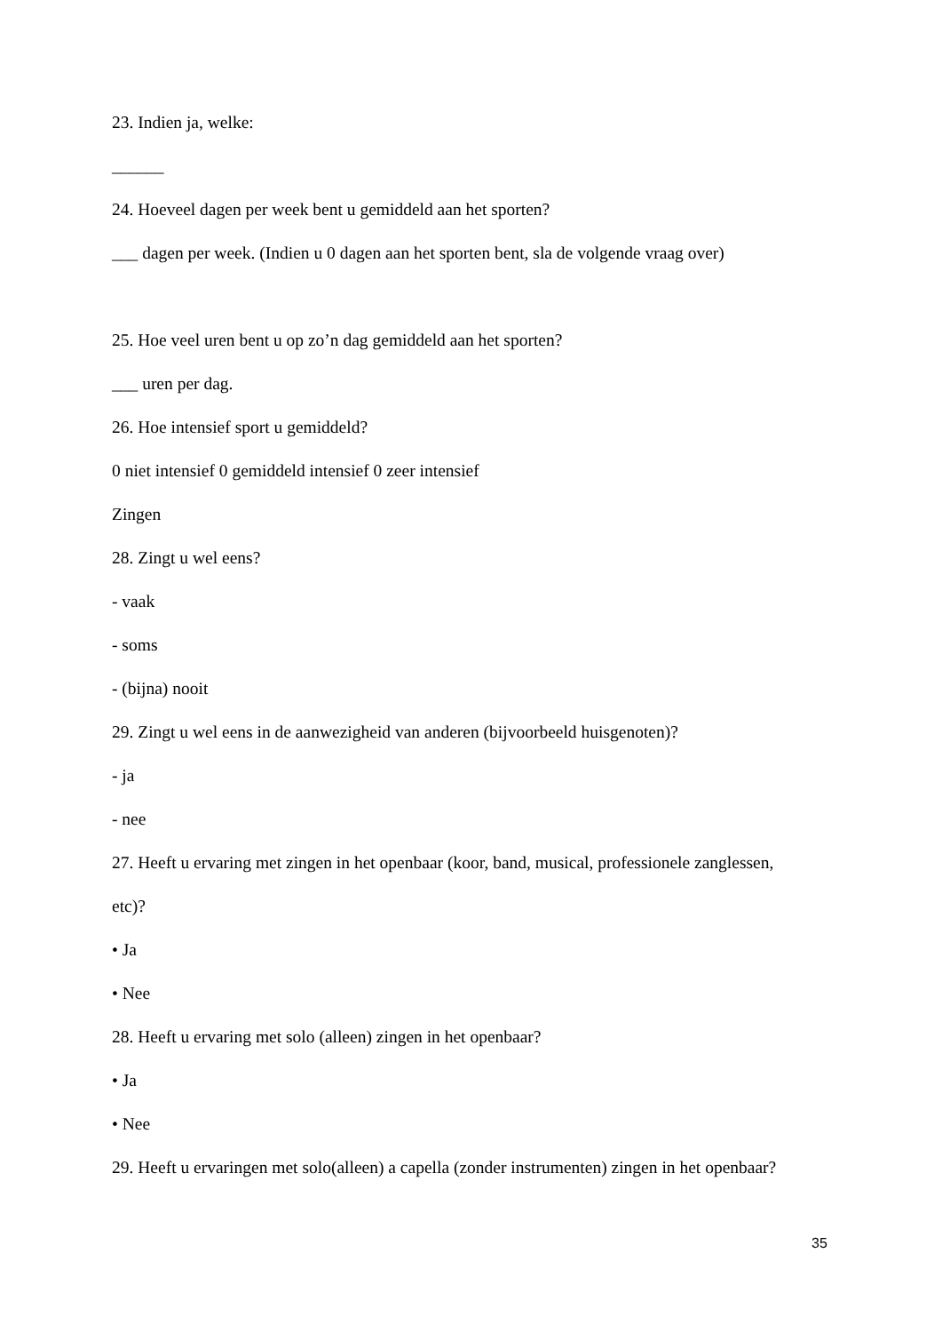23. Indien ja, welke:
______
24. Hoeveel dagen per week bent u gemiddeld aan het sporten?
___ dagen per week. (Indien u 0 dagen aan het sporten bent, sla de volgende vraag over)
25. Hoe veel uren bent u op zo’n dag gemiddeld aan het sporten?
___ uren per dag.
26. Hoe intensief sport u gemiddeld?
0 niet intensief 0 gemiddeld intensief 0 zeer intensief
Zingen
28. Zingt u wel eens?
- vaak
- soms
- (bijna) nooit
29. Zingt u wel eens in de aanwezigheid van anderen (bijvoorbeeld huisgenoten)?
- ja
- nee
27. Heeft u ervaring met zingen in het openbaar (koor, band, musical, professionele zanglessen,
etc)?
• Ja
• Nee
28. Heeft u ervaring met solo (alleen) zingen in het openbaar?
• Ja
• Nee
29. Heeft u ervaringen met solo(alleen) a capella (zonder instrumenten) zingen in het openbaar?
35